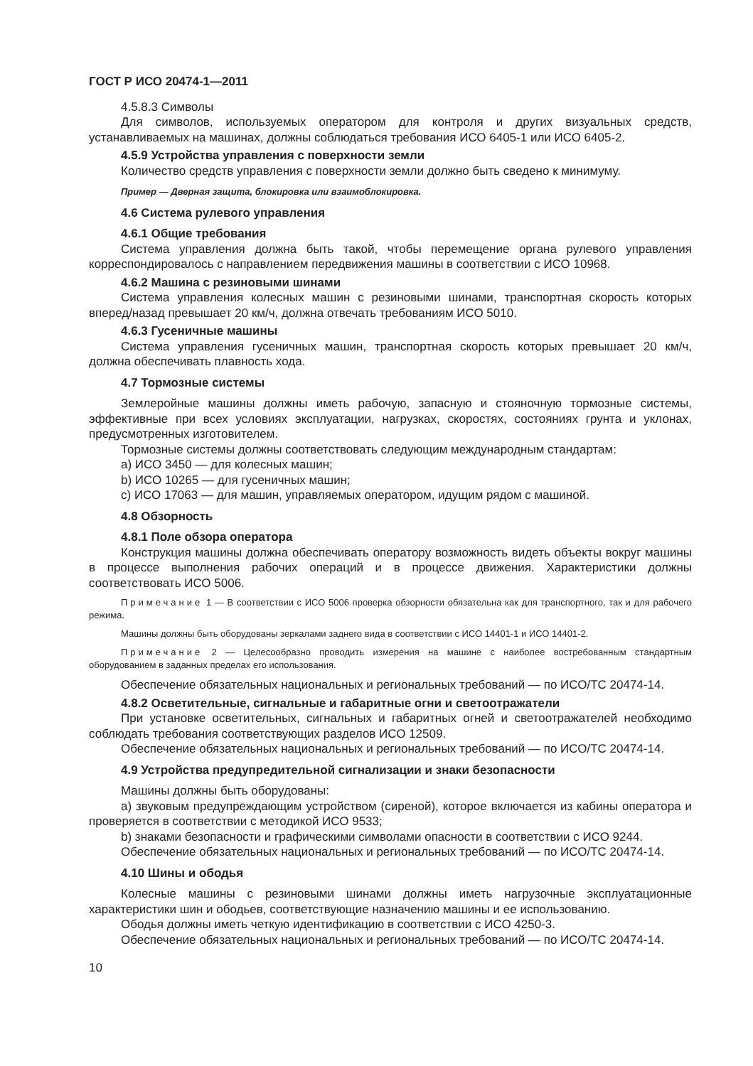ГОСТ Р ИСО 20474-1—2011
4.5.8.3 Символы
Для символов, используемых оператором для контроля и других визуальных средств, устанавливаемых на машинах, должны соблюдаться требования ИСО 6405-1 или ИСО 6405-2.
4.5.9 Устройства управления с поверхности земли
Количество средств управления с поверхности земли должно быть сведено к минимуму.
Пример — Дверная защита, блокировка или взаимоблокировка.
4.6 Система рулевого управления
4.6.1 Общие требования
Система управления должна быть такой, чтобы перемещение органа рулевого управления корреспондировалось с направлением передвижения машины в соответствии с ИСО 10968.
4.6.2 Машина с резиновыми шинами
Система управления колесных машин с резиновыми шинами, транспортная скорость которых вперед/назад превышает 20 км/ч, должна отвечать требованиям ИСО 5010.
4.6.3 Гусеничные машины
Система управления гусеничных машин, транспортная скорость которых превышает 20 км/ч, должна обеспечивать плавность хода.
4.7 Тормозные системы
Землеройные машины должны иметь рабочую, запасную и стояночную тормозные системы, эффективные при всех условиях эксплуатации, нагрузках, скоростях, состояниях грунта и уклонах, предусмотренных изготовителем.
Тормозные системы должны соответствовать следующим международным стандартам:
a) ИСО 3450 — для колесных машин;
b) ИСО 10265 — для гусеничных машин;
c) ИСО 17063 — для машин, управляемых оператором, идущим рядом с машиной.
4.8 Обзорность
4.8.1 Поле обзора оператора
Конструкция машины должна обеспечивать оператору возможность видеть объекты вокруг машины в процессе выполнения рабочих операций и в процессе движения. Характеристики должны соответствовать ИСО 5006.
Примечание 1 — В соответствии с ИСО 5006 проверка обзорности обязательна как для транспортного, так и для рабочего режима.
Машины должны быть оборудованы зеркалами заднего вида в соответствии с ИСО 14401-1 и ИСО 14401-2.
Примечание 2 — Целесообразно проводить измерения на машине с наиболее востребованным стандартным оборудованием в заданных пределах его использования.
Обеспечение обязательных национальных и региональных требований — по ИСО/ТС 20474-14.
4.8.2 Осветительные, сигнальные и габаритные огни и светоотражатели
При установке осветительных, сигнальных и габаритных огней и светоотражателей необходимо соблюдать требования соответствующих разделов ИСО 12509.
Обеспечение обязательных национальных и региональных требований — по ИСО/ТС 20474-14.
4.9 Устройства предупредительной сигнализации и знаки безопасности
Машины должны быть оборудованы:
a) звуковым предупреждающим устройством (сиреной), которое включается из кабины оператора и проверяется в соответствии с методикой ИСО 9533;
b) знаками безопасности и графическими символами опасности в соответствии с ИСО 9244.
Обеспечение обязательных национальных и региональных требований — по ИСО/ТС 20474-14.
4.10 Шины и ободья
Колесные машины с резиновыми шинами должны иметь нагрузочные эксплуатационные характеристики шин и ободьев, соответствующие назначению машины и ее использованию.
Ободья должны иметь четкую идентификацию в соответствии с ИСО 4250-3.
Обеспечение обязательных национальных и региональных требований — по ИСО/ТС 20474-14.
10